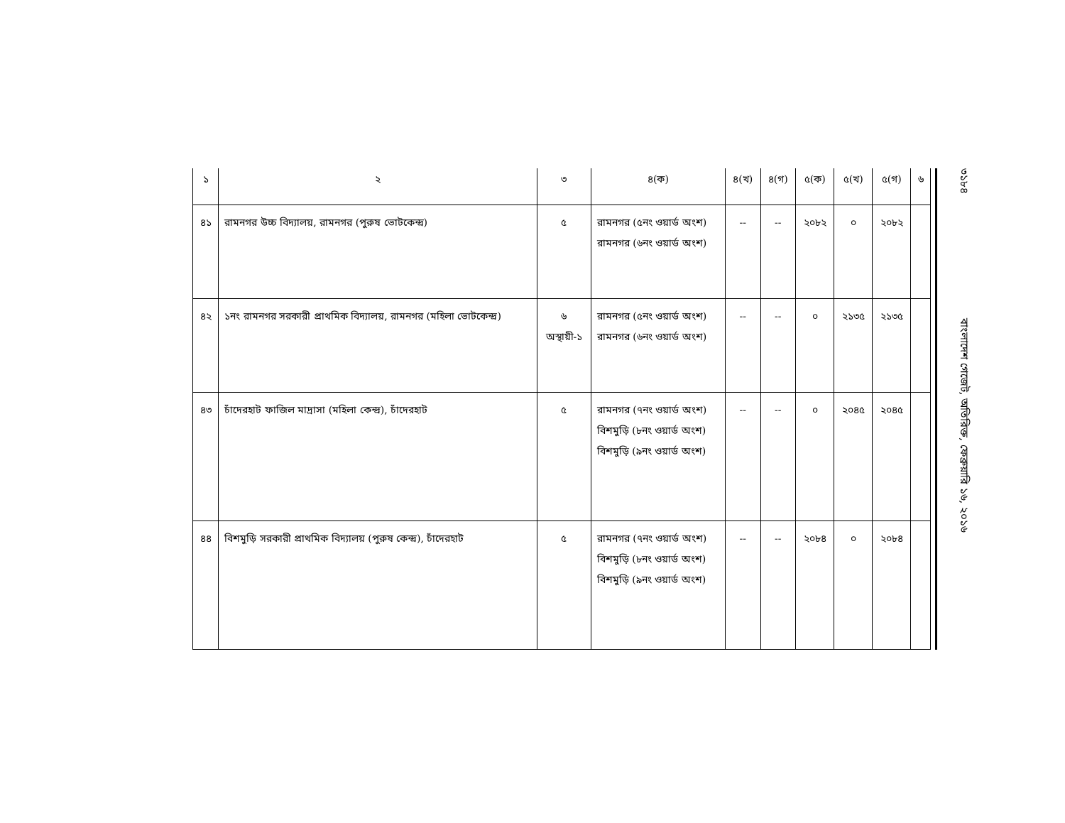| ১ | ২ | ৩ | ৪(ক) | ৪(খ) | ৪(গ) | ৫(ক) | ৫(খ) | ৫(গ) | ৬ |
| --- | --- | --- | --- | --- | --- | --- | --- | --- | --- |
| ৪১ | রামনগর উচ্চ বিদ্যালয়, রামনগর (পুরুষ ভোটকেন্দ্র) | ৫ | রামনগর (৫নং ওয়ার্ড অংশ) রামনগর (৬নং ওয়ার্ড অংশ) | -- | -- | ২০৮২ | ০ | ২০৮২ | |
| ৪২ | ১নং রামনগর সরকারী প্রাথমিক বিদ্যালয়, রামনগর (মহিলা ভোটকেন্দ্র) | ৬ অস্থায়ী-১ | রামনগর (৫নং ওয়ার্ড অংশ) রামনগর (৬নং ওয়ার্ড অংশ) | -- | -- | ০ | ২১৩৫ | ২১৩৫ | |
| ৪৩ | চাঁদেরহাট ফাজিল মাদ্রাসা (মহিলা কেন্দ্র), চাঁদেরহাট | ৫ | রামনগর (৭নং ওয়ার্ড অংশ) বিশমুড়ি (৮নং ওয়ার্ড অংশ) বিশমুড়ি (৯নং ওয়ার্ড অংশ) | -- | -- | ০ | ২০৪৫ | ২০৪৫ | |
| ৪৪ | বিশমুড়ি সরকারী প্রাথমিক বিদ্যালয় (পুরুষ কেন্দ্র), চাঁদেরহাট | ৫ | রামনগর (৭নং ওয়ার্ড অংশ) বিশমুড়ি (৮নং ওয়ার্ড অংশ) বিশমুড়ি (৯নং ওয়ার্ড অংশ) | -- | -- | ২০৮৪ | ০ | ২০৮৪ | |
৩১৮৪ বাংলাদেশ গেজেট, অতিরিক্ত, ফেব্রুয়ারি ১৬, ২০১৬